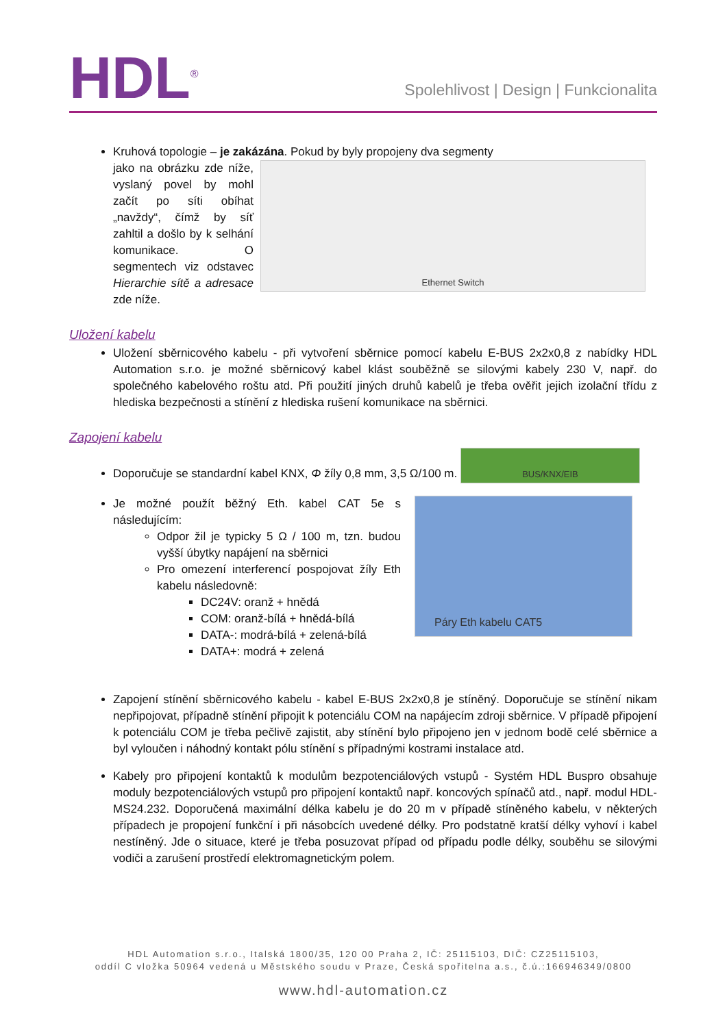HDL<sup>®</sup>
Spolehlivost | Design | Funkcionalita
Kruhová topologie – je zakázána. Pokud by byly propojeny dva segmenty
jako na obrázku zde níže, vyslaný povel by mohl začít po síti obíhat „navždy“, čímž by síť zahltil a došlo by k selhání komunikace. O segmentech viz odstavec Hierarchie sítě a adresace zde níže.
Ethernet Switch
Uložení kabelu
Uložení sběrnicového kabelu - při vytvoření sběrnice pomocí kabelu E-BUS 2x2x0,8 z nabídky HDL Automation s.r.o. je možné sběrnicový kabel klást souběžně se silovými kabely 230 V, např. do společného kabelového roštu atd. Při použití jiných druhů kabelů je třeba ověřit jejich izolační třídu z hlediska bezpečnosti a stínění z hlediska rušení komunikace na sběrnici.
Zapojení kabelu
Doporučuje se standardní kabel KNX, Φ žíly 0,8 mm, 3,5 Ω/100 m. BUS/KNX/EIB
Je možné použít běžný Eth. kabel CAT 5e s následujícím:
Odpor žil je typicky 5 Ω / 100 m, tzn. budou vyšší úbytky napájení na sběrnici
Pro omezení interferencí pospojovat žíly Eth kabelu následovně:
DC24V: oranž + hnědá
COM: oranž-bílá + hnědá-bílá
DATA-: modrá-bílá + zelená-bílá
DATA+: modrá + zelená
Páry Eth kabelu CAT5
Zapojení stínění sběrnicového kabelu - kabel E-BUS 2x2x0,8 je stíněný. Doporučuje se stínění nikam nepřipojovat, případně stínění připojit k potenciálu COM na napájecím zdroji sběrnice. V případě připojení k potenciálu COM je třeba pečlivě zajistit, aby stínění bylo připojeno jen v jednom bodě celé sběrnice a byl vyloučen i náhodný kontakt pólu stínění s případnými kostrami instalace atd.
Kabely pro připojení kontaktů k modulům bezpotenciálových vstupů - Systém HDL Buspro obsahuje moduly bezpotenciálových vstupů pro připojení kontaktů např. koncových spínačů atd., např. modul HDL-MS24.232. Doporučená maximální délka kabelu je do 20 m v případě stíněného kabelu, v některých případech je propojení funkční i při násobcích uvedené délky. Pro podstatně kratší délky vyhoví i kabel nestíněný. Jde o situace, které je třeba posuzovat případ od případu podle délky, souběhu se silovými vodiči a zarušení prostředí elektromagnetickým polem.
HDL Automation s.r.o., Italská 1800/35, 120 00 Praha 2, IČ: 25115103, DIČ: CZ25115103,
oddíl C vložka 50964 vedená u Městského soudu v Praze, Česká spořitelna a.s., č.ú.:166946349/0800
www.hdl-automation.cz